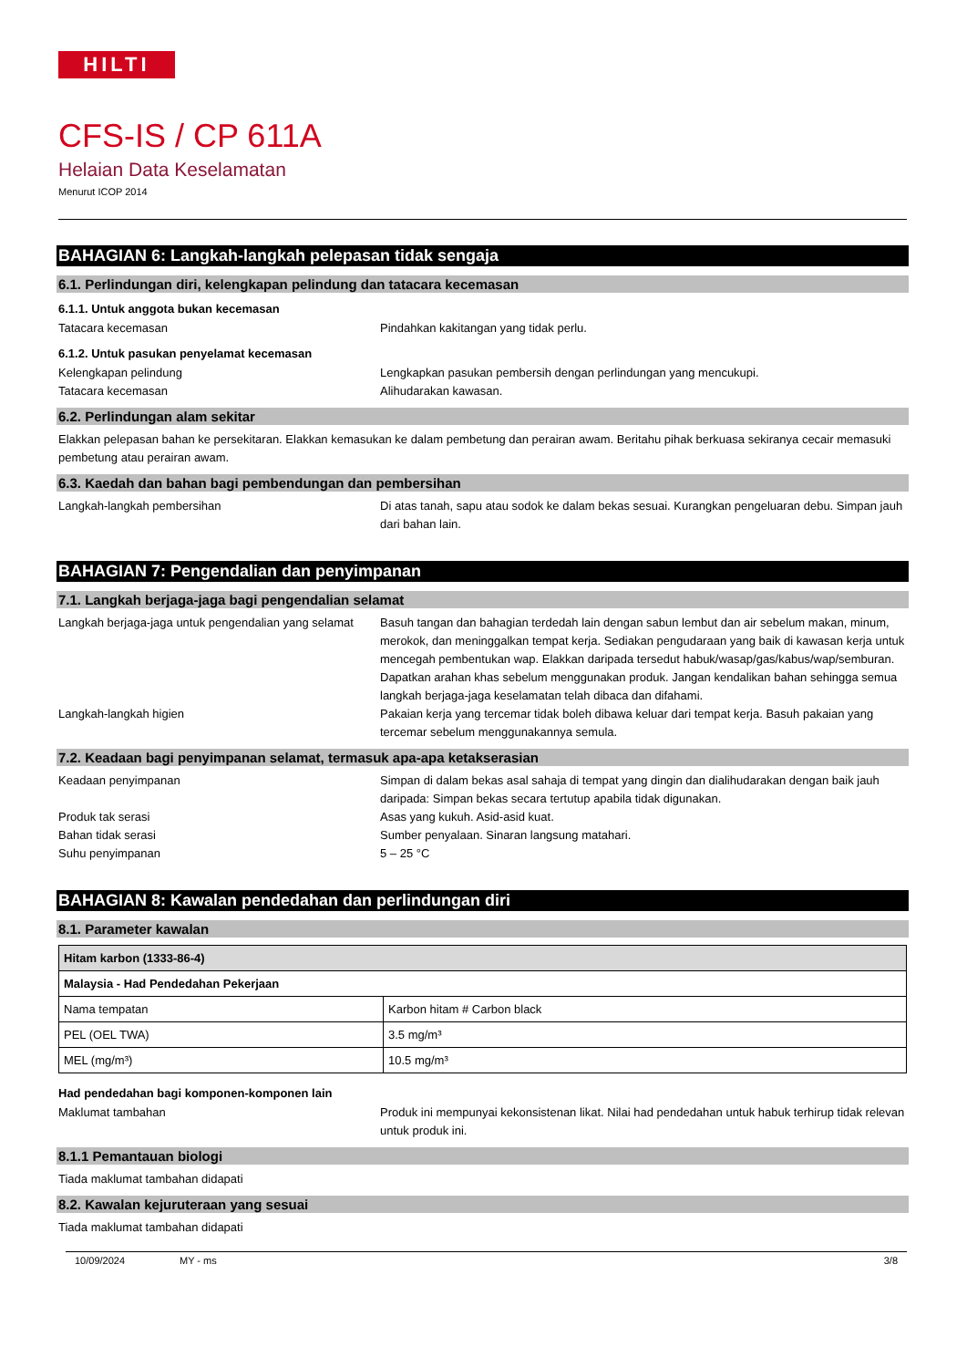HILTI
CFS-IS / CP 611A
Helaian Data Keselamatan
Menurut ICOP 2014
BAHAGIAN 6: Langkah-langkah pelepasan tidak sengaja
6.1. Perlindungan diri, kelengkapan pelindung dan tatacara kecemasan
6.1.1. Untuk anggota bukan kecemasan
Tatacara kecemasan Pindahkan kakitangan yang tidak perlu.
6.1.2. Untuk pasukan penyelamat kecemasan
Kelengkapan pelindung Lengkapkan pasukan pembersih dengan perlindungan yang mencukupi.
Tatacara kecemasan Alihudarakan kawasan.
6.2. Perlindungan alam sekitar
Elakkan pelepasan bahan ke persekitaran. Elakkan kemasukan ke dalam pembetung dan perairan awam. Beritahu pihak berkuasa sekiranya cecair memasuki pembetung atau perairan awam.
6.3. Kaedah dan bahan bagi pembendungan dan pembersihan
Langkah-langkah pembersihan Di atas tanah, sapu atau sodok ke dalam bekas sesuai. Kurangkan pengeluaran debu. Simpan jauh dari bahan lain.
BAHAGIAN 7: Pengendalian dan penyimpanan
7.1. Langkah berjaga-jaga bagi pengendalian selamat
Langkah berjaga-jaga untuk pengendalian yang selamat
Basuh tangan dan bahagian terdedah lain dengan sabun lembut dan air sebelum makan, minum, merokok, dan meninggalkan tempat kerja. Sediakan pengudaraan yang baik di kawasan kerja untuk mencegah pembentukan wap. Elakkan daripada tersedut habuk/wasap/gas/kabus/wap/semburan. Dapatkan arahan khas sebelum menggunakan produk. Jangan kendalikan bahan sehingga semua langkah berjaga-jaga keselamatan telah dibaca dan difahami.
Langkah-langkah higien Pakaian kerja yang tercemar tidak boleh dibawa keluar dari tempat kerja. Basuh pakaian yang tercemar sebelum menggunakannya semula.
7.2. Keadaan bagi penyimpanan selamat, termasuk apa-apa ketakserasian
Keadaan penyimpanan Simpan di dalam bekas asal sahaja di tempat yang dingin dan dialihudarakan dengan baik jauh daripada: Simpan bekas secara tertutup apabila tidak digunakan.
Produk tak serasi Asas yang kukuh. Asid-asid kuat.
Bahan tidak serasi Sumber penyalaan. Sinaran langsung matahari.
Suhu penyimpanan 5 – 25 °C
BAHAGIAN 8: Kawalan pendedahan dan perlindungan diri
8.1. Parameter kawalan
| Hitam karbon (1333-86-4) | |
| Malaysia - Had Pendedahan Pekerjaan | |
| Nama tempatan | Karbon hitam # Carbon black |
| PEL (OEL TWA) | 3.5 mg/m³ |
| MEL (mg/m³) | 10.5 mg/m³ |
Had pendedahan bagi komponen-komponen lain
Maklumat tambahan Produk ini mempunyai kekonsistenan likat. Nilai had pendedahan untuk habuk terhirup tidak relevan untuk produk ini.
8.1.1 Pemantauan biologi
Tiada maklumat tambahan didapati
8.2. Kawalan kejuruteraan yang sesuai
Tiada maklumat tambahan didapati
10/09/2024 MY - ms 3/8